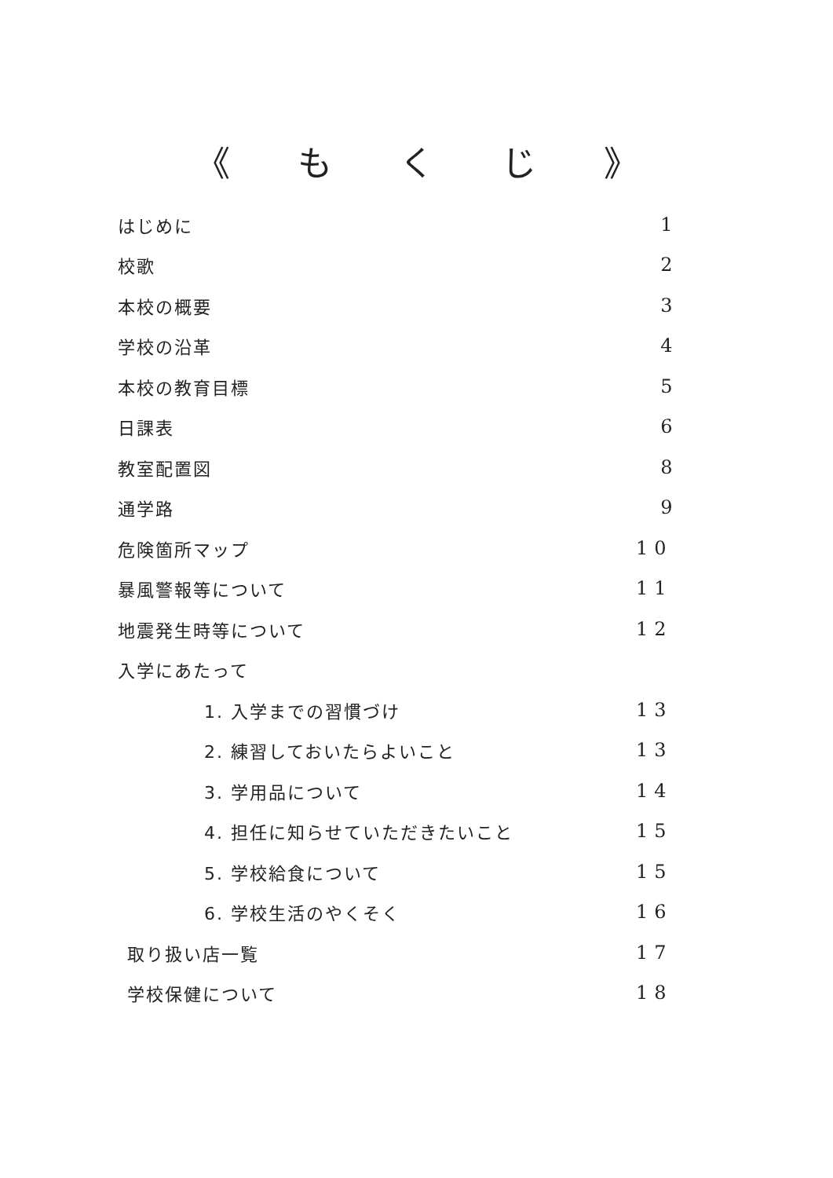《 もくじ 》
はじめに 1
校歌 2
本校の概要 3
学校の沿革 4
本校の教育目標 5
日課表 6
教室配置図 8
通学路 9
危険箇所マップ 10
暴風警報等について 11
地震発生時等について 12
入学にあたって
1. 入学までの習慣づけ 13
2. 練習しておいたらよいこと 13
3. 学用品について 14
4. 担任に知らせていただきたいこと 15
5. 学校給食について 15
6. 学校生活のやくそく 16
取り扱い店一覧 17
学校保健について 18